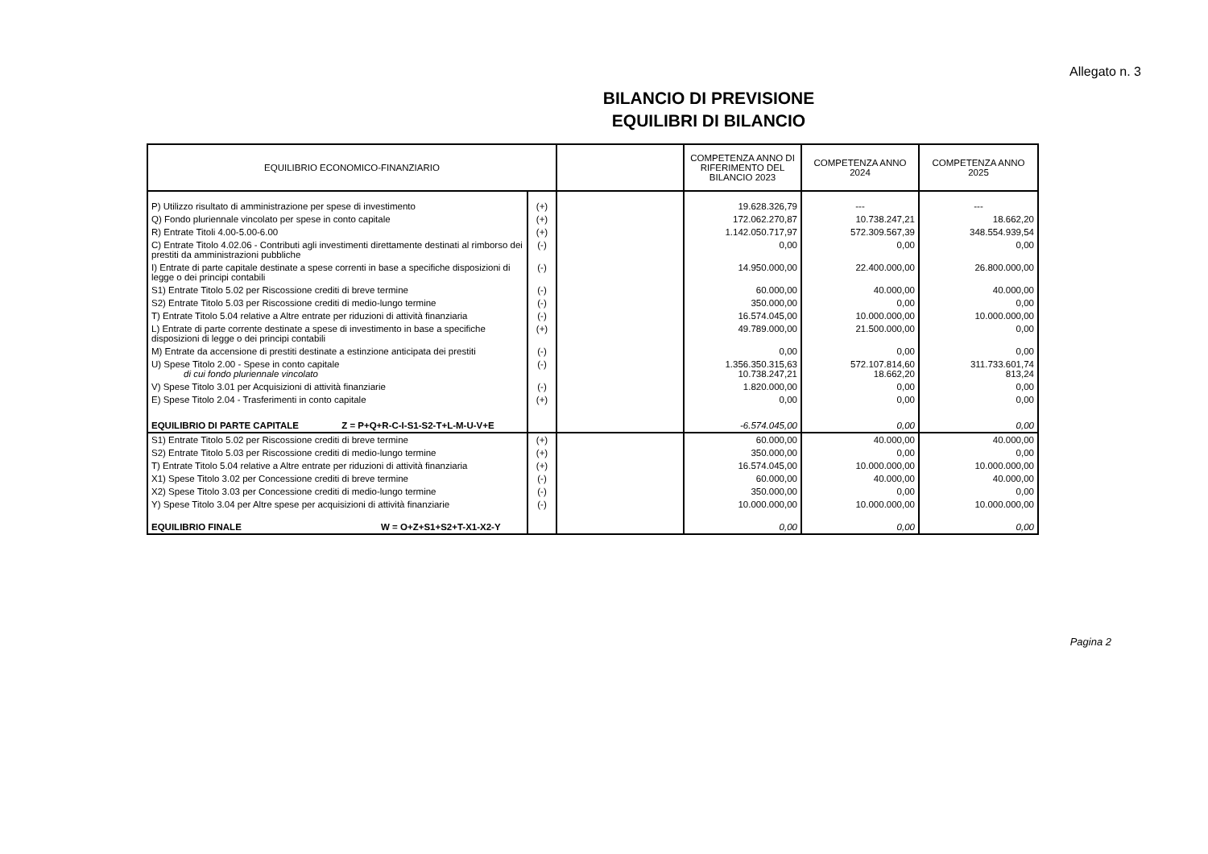Allegato n. 3
BILANCIO DI PREVISIONE
EQUILIBRI DI BILANCIO
| EQUILIBRIO ECONOMICO-FINANZIARIO | | | COMPETENZA ANNO DI RIFERIMENTO DEL BILANCIO 2023 | COMPETENZA ANNO 2024 | COMPETENZA ANNO 2025 |
| --- | --- | --- | --- | --- | --- |
| P) Utilizzo risultato di amministrazione per spese di investimento | (+) | | 19.628.326,79 | --- | --- |
| Q) Fondo pluriennale vincolato per spese in conto capitale | (+) | | 172.062.270,87 | 10.738.247,21 | 18.662,20 |
| R) Entrate Titoli 4.00-5.00-6.00 | (+) | | 1.142.050.717,97 | 572.309.567,39 | 348.554.939,54 |
| C) Entrate Titolo 4.02.06 - Contributi agli investimenti direttamente destinati al rimborso dei prestiti da amministrazioni pubbliche | (-) | | 0,00 | 0,00 | 0,00 |
| I) Entrate di parte capitale destinate a spese correnti in base a specifiche disposizioni di legge o dei principi contabili | (-) | | 14.950.000,00 | 22.400.000,00 | 26.800.000,00 |
| S1) Entrate Titolo 5.02 per Riscossione crediti di breve termine | (-) | | 60.000,00 | 40.000,00 | 40.000,00 |
| S2) Entrate Titolo 5.03 per Riscossione crediti di medio-lungo termine | (-) | | 350.000,00 | 0,00 | 0,00 |
| T) Entrate Titolo 5.04 relative a Altre entrate per riduzioni di attività finanziaria | (-) | | 16.574.045,00 | 10.000.000,00 | 10.000.000,00 |
| L) Entrate di parte corrente destinate a spese di investimento in base a specifiche disposizioni di legge o dei principi contabili | (+) | | 49.789.000,00 | 21.500.000,00 | 0,00 |
| M) Entrate da accensione di prestiti destinate a estinzione anticipata dei prestiti | (-) | | 0,00 | 0,00 | 0,00 |
| U) Spese Titolo 2.00 - Spese in conto capitale di cui fondo pluriennale vincolato | (-) | | 1.356.350.315,63 10.738.247,21 | 572.107.814,60 18.662,20 | 311.733.601,74 813,24 |
| V) Spese Titolo 3.01 per Acquisizioni di attività finanziarie | (-) | | 1.820.000,00 | 0,00 | 0,00 |
| E) Spese Titolo 2.04 - Trasferimenti in conto capitale | (+) | | 0,00 | 0,00 | 0,00 |
| EQUILIBRIO DI PARTE CAPITALE Z = P+Q+R-C-I-S1-S2-T+L-M-U-V+E | | | -6.574.045,00 | 0,00 | 0,00 |
| S1) Entrate Titolo 5.02 per Riscossione crediti di breve termine | (+) | | 60.000,00 | 40.000,00 | 40.000,00 |
| S2) Entrate Titolo 5.03 per Riscossione crediti di medio-lungo termine | (+) | | 350.000,00 | 0,00 | 0,00 |
| T) Entrate Titolo 5.04 relative a Altre entrate per riduzioni di attività finanziaria | (+) | | 16.574.045,00 | 10.000.000,00 | 10.000.000,00 |
| X1) Spese Titolo 3.02 per Concessione crediti di breve termine | (-) | | 60.000,00 | 40.000,00 | 40.000,00 |
| X2) Spese Titolo 3.03 per Concessione crediti di medio-lungo termine | (-) | | 350.000,00 | 0,00 | 0,00 |
| Y) Spese Titolo 3.04 per Altre spese per acquisizioni di attività finanziarie | (-) | | 10.000.000,00 | 10.000.000,00 | 10.000.000,00 |
| EQUILIBRIO FINALE W = O+Z+S1+S2+T-X1-X2-Y | | | 0,00 | 0,00 | 0,00 |
Pagina 2